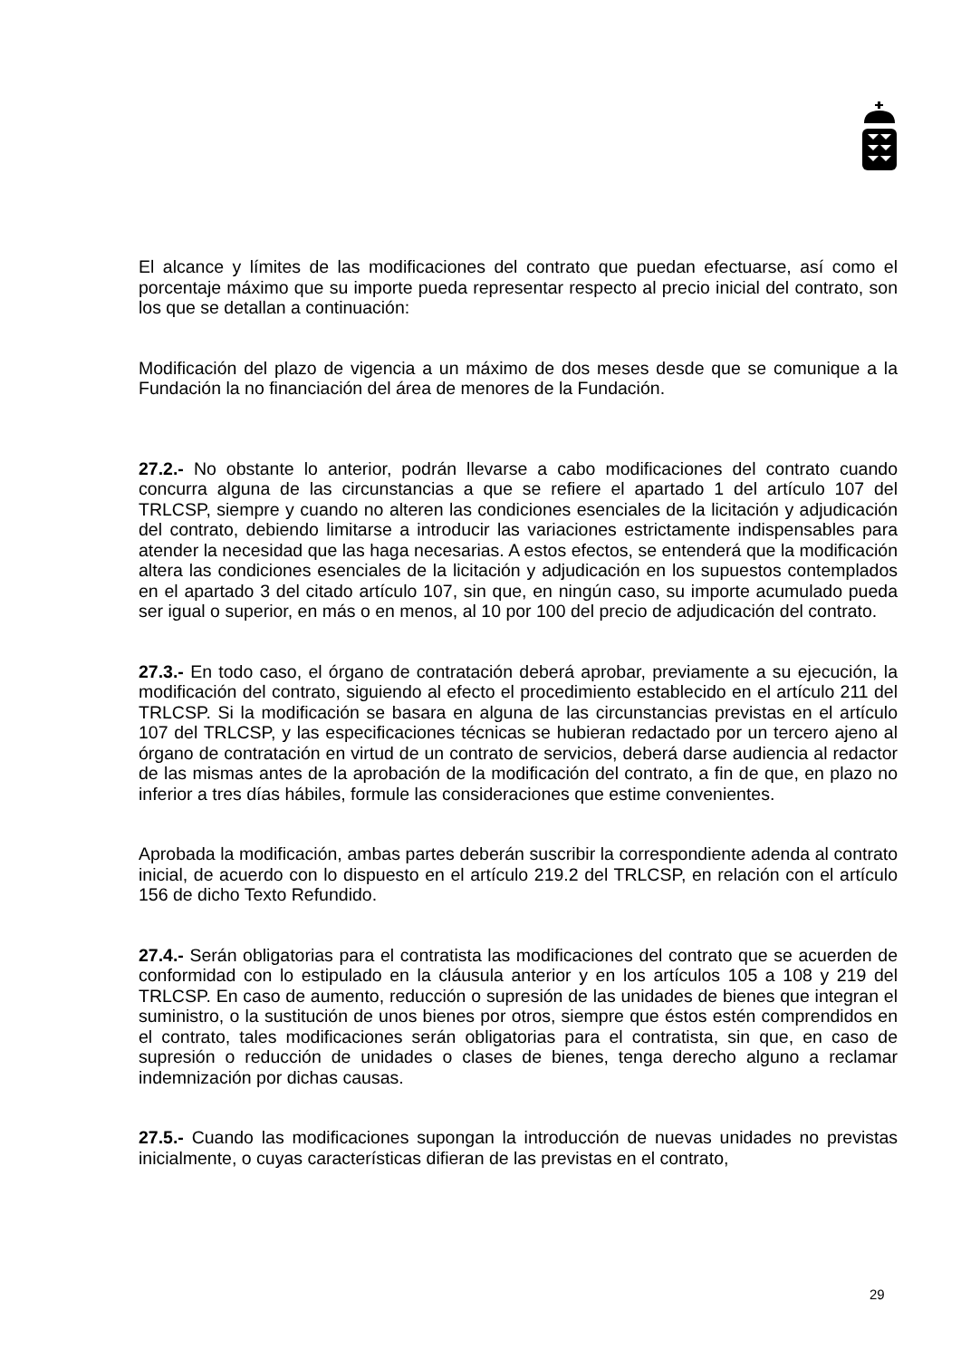El alcance y límites de las modificaciones del contrato que puedan efectuarse, así como el porcentaje máximo que su importe pueda representar respecto al precio inicial del contrato, son los que se detallan a continuación:
Modificación del plazo de vigencia a un máximo de dos meses desde que se comunique a la Fundación la no financiación del área de menores de la Fundación.
27.2.- No obstante lo anterior, podrán llevarse a cabo modificaciones del contrato cuando concurra alguna de las circunstancias a que se refiere el apartado 1 del artículo 107 del TRLCSP, siempre y cuando no alteren las condiciones esenciales de la licitación y adjudicación del contrato, debiendo limitarse a introducir las variaciones estrictamente indispensables para atender la necesidad que las haga necesarias. A estos efectos, se entenderá que la modificación altera las condiciones esenciales de la licitación y adjudicación en los supuestos contemplados en el apartado 3 del citado artículo 107, sin que, en ningún caso, su importe acumulado pueda ser igual o superior, en más o en menos, al 10 por 100 del precio de adjudicación del contrato.
27.3.- En todo caso, el órgano de contratación deberá aprobar, previamente a su ejecución, la modificación del contrato, siguiendo al efecto el procedimiento establecido en el artículo 211 del TRLCSP. Si la modificación se basara en alguna de las circunstancias previstas en el artículo 107 del TRLCSP, y las especificaciones técnicas se hubieran redactado por un tercero ajeno al órgano de contratación en virtud de un contrato de servicios, deberá darse audiencia al redactor de las mismas antes de la aprobación de la modificación del contrato, a fin de que, en plazo no inferior a tres días hábiles, formule las consideraciones que estime convenientes.
Aprobada la modificación, ambas partes deberán suscribir la correspondiente adenda al contrato inicial, de acuerdo con lo dispuesto en el artículo 219.2 del TRLCSP, en relación con el artículo 156 de dicho Texto Refundido.
27.4.- Serán obligatorias para el contratista las modificaciones del contrato que se acuerden de conformidad con lo estipulado en la cláusula anterior y en los artículos 105 a 108 y 219 del TRLCSP. En caso de aumento, reducción o supresión de las unidades de bienes que integran el suministro, o la sustitución de unos bienes por otros, siempre que éstos estén comprendidos en el contrato, tales modificaciones serán obligatorias para el contratista, sin que, en caso de supresión o reducción de unidades o clases de bienes, tenga derecho alguno a reclamar indemnización por dichas causas.
27.5.- Cuando las modificaciones supongan la introducción de nuevas unidades no previstas inicialmente, o cuyas características difieran de las previstas en el contrato,
29